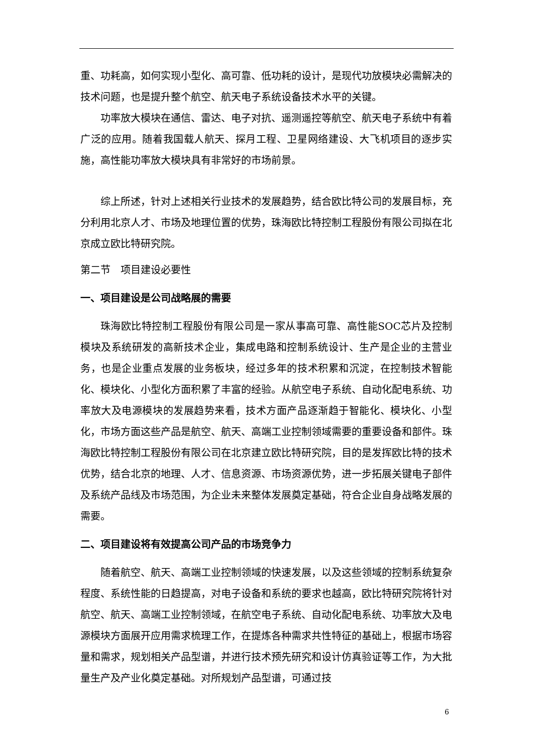重、功耗高，如何实现小型化、高可靠、低功耗的设计，是现代功放模块必需解决的技术问题，也是提升整个航空、航天电子系统设备技术水平的关键。
功率放大模块在通信、雷达、电子对抗、遥测遥控等航空、航天电子系统中有着广泛的应用。随着我国载人航天、探月工程、卫星网络建设、大飞机项目的逐步实施，高性能功率放大模块具有非常好的市场前景。
综上所述，针对上述相关行业技术的发展趋势，结合欧比特公司的发展目标，充分利用北京人才、市场及地理位置的优势，珠海欧比特控制工程股份有限公司拟在北京成立欧比特研究院。
第二节　项目建设必要性
一、项目建设是公司战略展的需要
珠海欧比特控制工程股份有限公司是一家从事高可靠、高性能SOC芯片及控制模块及系统研发的高新技术企业，集成电路和控制系统设计、生产是企业的主营业务，也是企业重点发展的业务板块，经过多年的技术积累和沉淀，在控制技术智能化、模块化、小型化方面积累了丰富的经验。从航空电子系统、自动化配电系统、功率放大及电源模块的发展趋势来看，技术方面产品逐渐趋于智能化、模块化、小型化，市场方面这些产品是航空、航天、高端工业控制领域需要的重要设备和部件。珠海欧比特控制工程股份有限公司在北京建立欧比特研究院，目的是发挥欧比特的技术优势，结合北京的地理、人才、信息资源、市场资源优势，进一步拓展关键电子部件及系统产品线及市场范围，为企业未来整体发展奠定基础，符合企业自身战略发展的需要。
二、项目建设将有效提高公司产品的市场竞争力
随着航空、航天、高端工业控制领域的快速发展，以及这些领域的控制系统复杂程度、系统性能的日趋提高，对电子设备和系统的要求也越高，欧比特研究院将针对航空、航天、高端工业控制领域，在航空电子系统、自动化配电系统、功率放大及电源模块方面展开应用需求梳理工作，在提炼各种需求共性特征的基础上，根据市场容量和需求，规划相关产品型谱，并进行技术预先研究和设计仿真验证等工作，为大批量生产及产业化奠定基础。对所规划产品型谱，可通过技
6